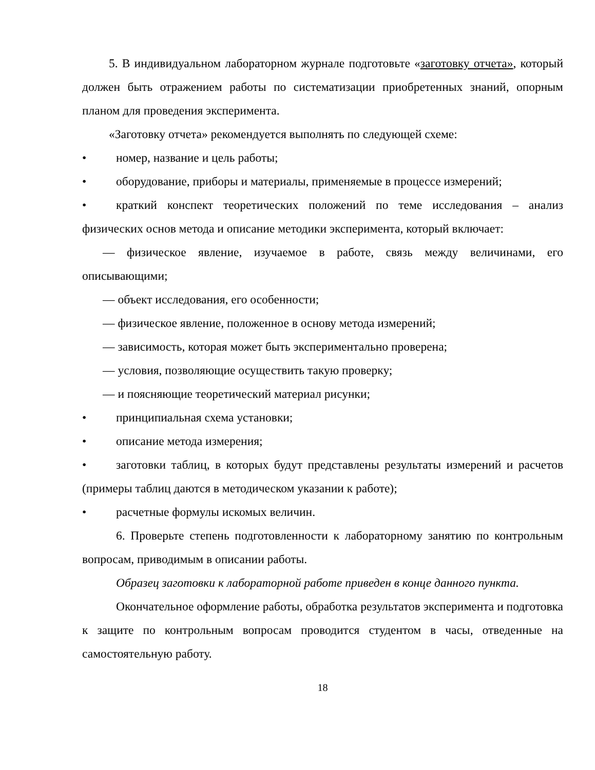5. В индивидуальном лабораторном журнале подготовьте «заготовку отчета», который должен быть отражением работы по систематизации приобретенных знаний, опорным планом для проведения эксперимента.
«Заготовку отчета» рекомендуется выполнять по следующей схеме:
• номер, название и цель работы;
• оборудование, приборы и материалы, применяемые в процессе измерений;
• краткий конспект теоретических положений по теме исследования – анализ физических основ метода и описание методики эксперимента, который включает:
— физическое явление, изучаемое в работе, связь между величинами, его описывающими;
— объект исследования, его особенности;
— физическое явление, положенное в основу метода измерений;
— зависимость, которая может быть экспериментально проверена;
— условия, позволяющие осуществить такую проверку;
— и поясняющие теоретический материал рисунки;
• принципиальная схема установки;
• описание метода измерения;
• заготовки таблиц, в которых будут представлены результаты измерений и расчетов (примеры таблиц даются в методическом указании к работе);
• расчетные формулы искомых величин.
6. Проверьте степень подготовленности к лабораторному занятию по контрольным вопросам, приводимым в описании работы.
Образец заготовки к лабораторной работе приведен в конце данного пункта.
Окончательное оформление работы, обработка результатов эксперимента и подготовка к защите по контрольным вопросам проводится студентом в часы, отведенные на самостоятельную работу.
18